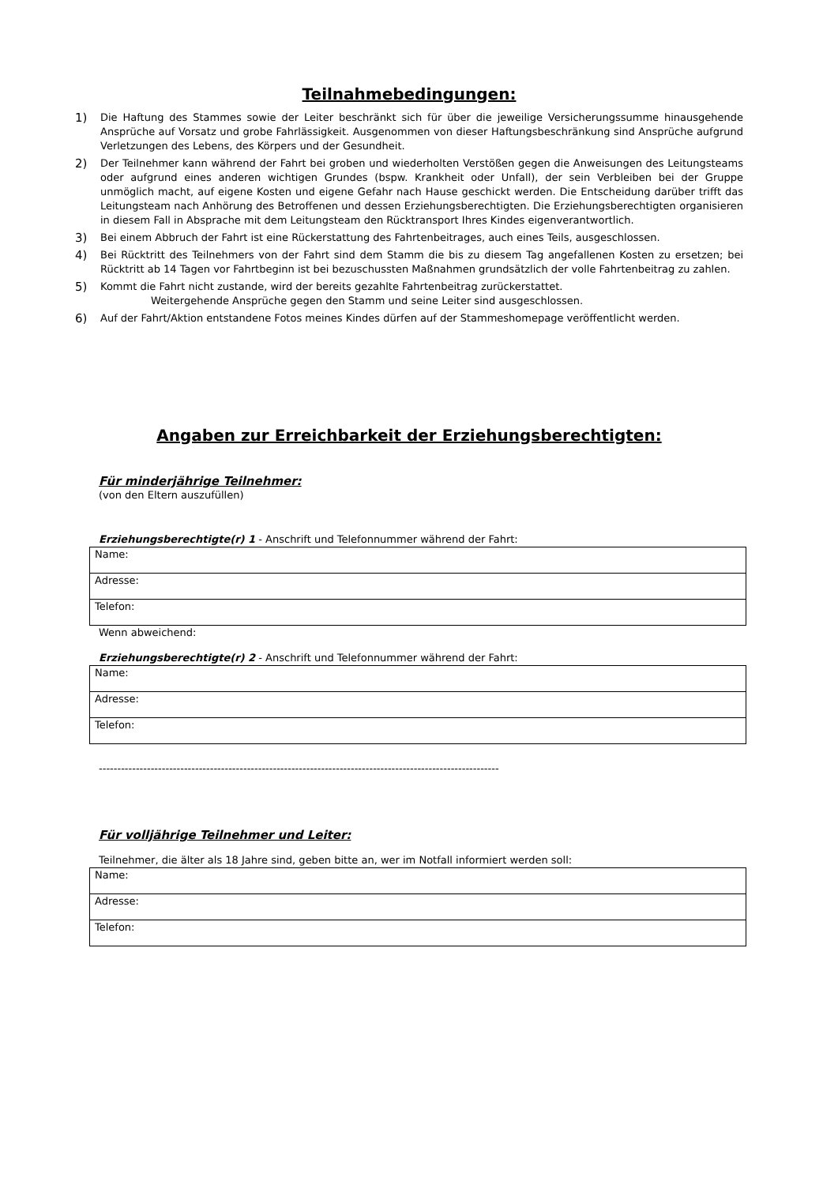Teilnahmebedingungen:
1) Die Haftung des Stammes sowie der Leiter beschränkt sich für über die jeweilige Versicherungssumme hinausgehende Ansprüche auf Vorsatz und grobe Fahrlässigkeit. Ausgenommen von dieser Haftungsbeschränkung sind Ansprüche aufgrund Verletzungen des Lebens, des Körpers und der Gesundheit.
2) Der Teilnehmer kann während der Fahrt bei groben und wiederholten Verstößen gegen die Anweisungen des Leitungsteams oder aufgrund eines anderen wichtigen Grundes (bspw. Krankheit oder Unfall), der sein Verbleiben bei der Gruppe unmöglich macht, auf eigene Kosten und eigene Gefahr nach Hause geschickt werden. Die Entscheidung darüber trifft das Leitungsteam nach Anhörung des Betroffenen und dessen Erziehungsberechtigten. Die Erziehungsberechtigten organisieren in diesem Fall in Absprache mit dem Leitungsteam den Rücktransport Ihres Kindes eigenverantwortlich.
3) Bei einem Abbruch der Fahrt ist eine Rückerstattung des Fahrtenbeitrages, auch eines Teils, ausgeschlossen.
4) Bei Rücktritt des Teilnehmers von der Fahrt sind dem Stamm die bis zu diesem Tag angefallenen Kosten zu ersetzen; bei Rücktritt ab 14 Tagen vor Fahrtbeginn ist bei bezuschussten Maßnahmen grundsätzlich der volle Fahrtenbeitrag zu zahlen.
5) Kommt die Fahrt nicht zustande, wird der bereits gezahlte Fahrtenbeitrag zurückerstattet.
Weitergehende Ansprüche gegen den Stamm und seine Leiter sind ausgeschlossen.
6) Auf der Fahrt/Aktion entstandene Fotos meines Kindes dürfen auf der Stammeshomepage veröffentlicht werden.
Angaben zur Erreichbarkeit der Erziehungsberechtigten:
Für minderjährige Teilnehmer:
(von den Eltern auszufüllen)
Erziehungsberechtigte(r) 1 - Anschrift und Telefonnummer während der Fahrt:
| Name: |
| Adresse: |
| Telefon: |
Wenn abweichend:
Erziehungsberechtigte(r) 2 - Anschrift und Telefonnummer während der Fahrt:
| Name: |
| Adresse: |
| Telefon: |
------------------------------------------------------------------------------------------------------------
Für volljährige Teilnehmer und Leiter:
Teilnehmer, die älter als 18 Jahre sind, geben bitte an, wer im Notfall informiert werden soll:
| Name: |
| Adresse: |
| Telefon: |